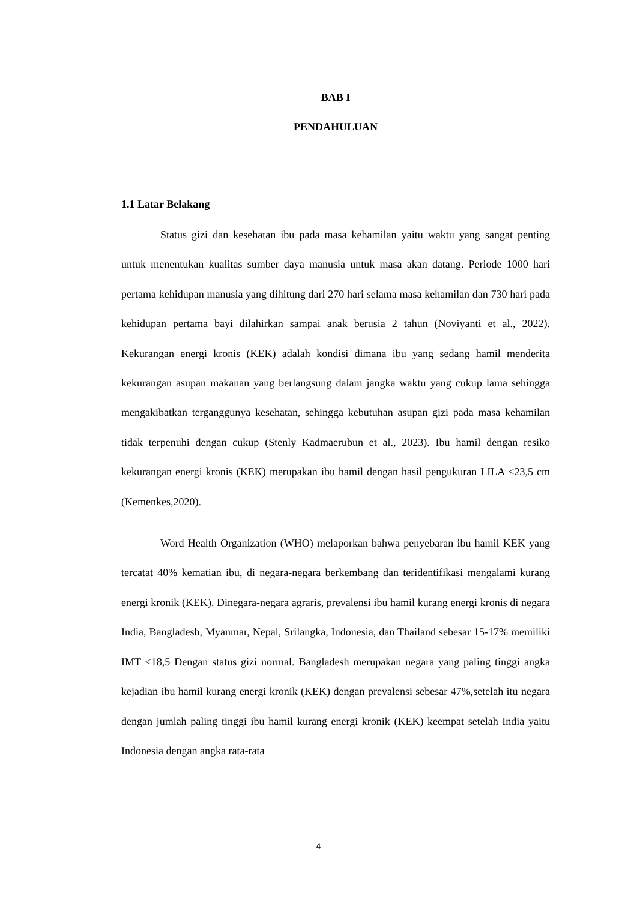BAB I
PENDAHULUAN
1.1 Latar Belakang
Status gizi dan kesehatan ibu pada masa kehamilan yaitu waktu yang sangat penting untuk menentukan kualitas sumber daya manusia untuk masa akan datang. Periode 1000 hari pertama kehidupan manusia yang dihitung dari 270 hari selama masa kehamilan dan 730 hari pada kehidupan pertama bayi dilahirkan sampai anak berusia 2 tahun (Noviyanti et al., 2022). Kekurangan energi kronis (KEK) adalah kondisi dimana ibu yang sedang hamil menderita kekurangan asupan makanan yang berlangsung dalam jangka waktu yang cukup lama sehingga mengakibatkan terganggunya kesehatan, sehingga kebutuhan asupan gizi pada masa kehamilan tidak terpenuhi dengan cukup (Stenly Kadmaerubun et al., 2023). Ibu hamil dengan resiko kekurangan energi kronis (KEK) merupakan ibu hamil dengan hasil pengukuran LILA <23,5 cm (Kemenkes,2020).
Word Health Organization (WHO) melaporkan bahwa penyebaran ibu hamil KEK yang tercatat 40% kematian ibu, di negara-negara berkembang dan teridentifikasi mengalami kurang energi kronik (KEK). Dinegara-negara agraris, prevalensi ibu hamil kurang energi kronis di negara India, Bangladesh, Myanmar, Nepal, Srilangka, Indonesia, dan Thailand sebesar 15-17% memiliki IMT <18,5 Dengan status gizi normal. Bangladesh merupakan negara yang paling tinggi angka kejadian ibu hamil kurang energi kronik (KEK) dengan prevalensi sebesar 47%,setelah itu negara dengan jumlah paling tinggi ibu hamil kurang energi kronik (KEK) keempat setelah India yaitu Indonesia dengan angka rata-rata
4